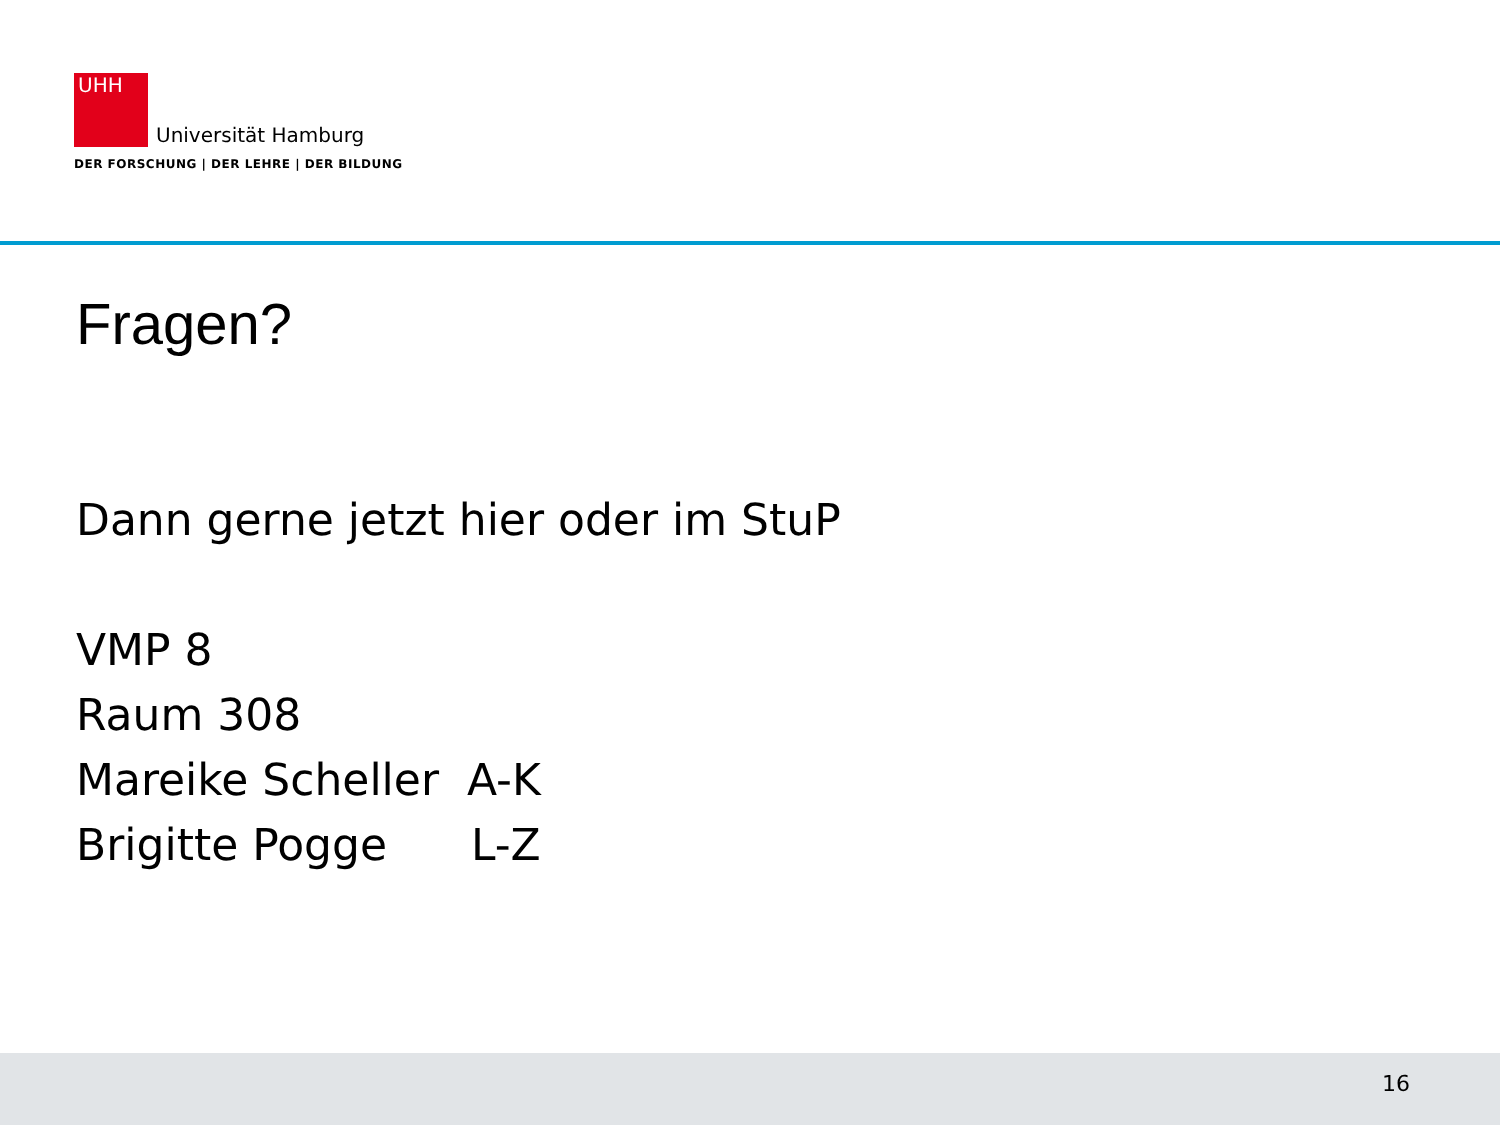UHH Universität Hamburg
DER FORSCHUNG | DER LEHRE | DER BILDUNG
Fragen?
Dann gerne jetzt hier oder im StuP
VMP 8
Raum 308
Mareike Scheller A-K
Brigitte Pogge L-Z
16